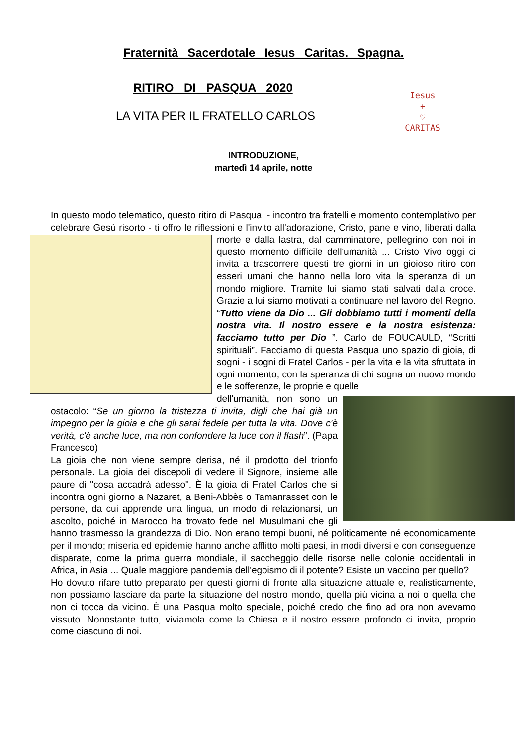Fraternità Sacerdotale Iesus Caritas. Spagna.
RITIRO DI PASQUA 2020
LA VITA PER IL FRATELLO CARLOS
Iesus
+
♡
CARITAS
INTRODUZIONE,
martedì 14 aprile, notte
In questo modo telematico, questo ritiro di Pasqua, - incontro tra fratelli e momento contemplativo per celebrare Gesù risorto - ti offro le riflessioni e l'invito all'adorazione, Cristo, pane e vino, liberati dalla morte e dalla lastra, dal camminatore, pellegrino con noi in questo momento difficile dell'umanità ... Cristo Vivo oggi ci invita a trascorrere questi tre giorni in un gioioso ritiro con esseri umani che hanno nella loro vita la speranza di un mondo migliore. Tramite lui siamo stati salvati dalla croce. Grazie a lui siamo motivati a continuare nel lavoro del Regno. “Tutto viene da Dio ... Gli dobbiamo tutti i momenti della nostra vita. Il nostro essere e la nostra esistenza: facciamo tutto per Dio ”. Carlo de FOUCAULD, “Scritti spirituali”. Facciamo di questa Pasqua uno spazio di gioia, di sogni - i sogni di Fratel Carlos - per la vita e la vita sfruttata in ogni momento, con la speranza di chi sogna un nuovo mondo e le sofferenze, le proprie e quelle
dell'umanità, non sono un ostacolo: “Se un giorno la tristezza ti invita, digli che hai già un impegno per la gioia e che gli sarai fedele per tutta la vita. Dove c'è verità, c'è anche luce, ma non confondere la luce con il flash”. (Papa Francesco)
La gioia che non viene sempre derisa, né il prodotto del trionfo personale. La gioia dei discepoli di vedere il Signore, insieme alle paure di "cosa accadrà adesso". È la gioia di Fratel Carlos che si incontra ogni giorno a Nazaret, a Beni-Abbès o Tamanrasset con le persone, da cui apprende una lingua, un modo di relazionarsi, un ascolto, poiché in Marocco ha trovato fede nel Musulmani che gli hanno trasmesso la grandezza di Dio. Non erano tempi buoni, né politicamente né economicamente per il mondo; miseria ed epidemie hanno anche afflitto molti paesi, in modi diversi e con conseguenze disparate, come la prima guerra mondiale, il saccheggio delle risorse nelle colonie occidentali in Africa, in Asia ... Quale maggiore pandemia dell'egoismo di il potente? Esiste un vaccino per quello?
Ho dovuto rifare tutto preparato per questi giorni di fronte alla situazione attuale e, realisticamente, non possiamo lasciare da parte la situazione del nostro mondo, quella più vicina a noi o quella che non ci tocca da vicino. È una Pasqua molto speciale, poiché credo che fino ad ora non avevamo vissuto. Nonostante tutto, viviamola come la Chiesa e il nostro essere profondo ci invita, proprio come ciascuno di noi.